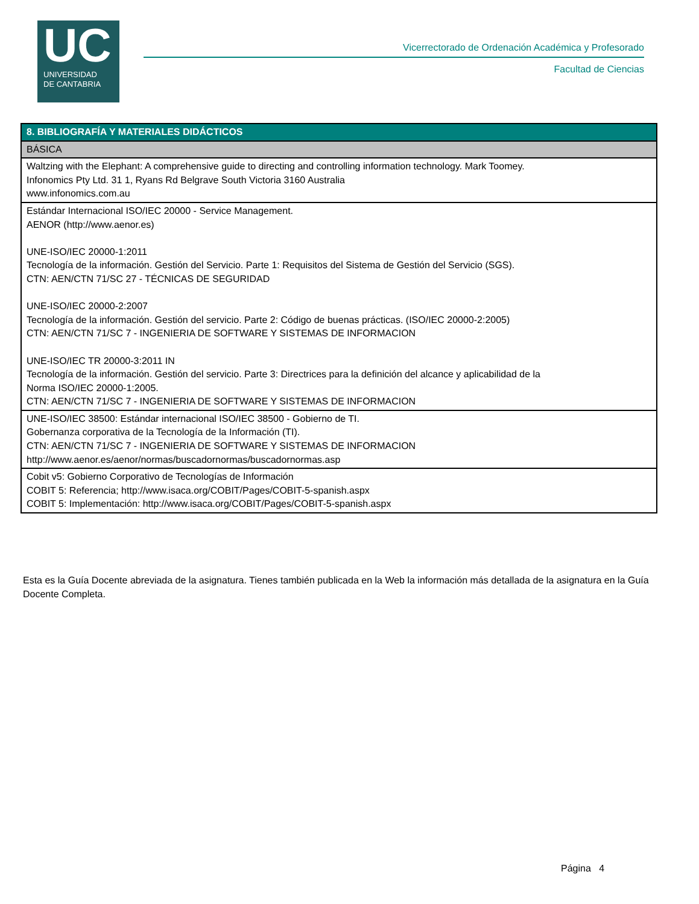UC
UNIVERSIDAD
DE CANTABRIA
Vicerrectorado de Ordenación Académica y Profesorado
Facultad de Ciencias
| 8. BIBLIOGRAFÍA Y MATERIALES DIDÁCTICOS |
| --- |
| BÁSICA |
| Waltzing with the Elephant: A comprehensive guide to directing and controlling information technology. Mark Toomey. Infonomics Pty Ltd. 31 1, Ryans Rd Belgrave South Victoria 3160 Australia www.infonomics.com.au |
| Estándar Internacional ISO/IEC 20000 - Service Management. AENOR (http://www.aenor.es) UNE-ISO/IEC 20000-1:2011 Tecnología de la información. Gestión del Servicio. Parte 1: Requisitos del Sistema de Gestión del Servicio (SGS). CTN: AEN/CTN 71/SC 27 - TÉCNICAS DE SEGURIDAD UNE-ISO/IEC 20000-2:2007 Tecnología de la información. Gestión del servicio. Parte 2: Código de buenas prácticas. (ISO/IEC 20000-2:2005) CTN: AEN/CTN 71/SC 7 - INGENIERIA DE SOFTWARE Y SISTEMAS DE INFORMACION UNE-ISO/IEC TR 20000-3:2011 IN Tecnología de la información. Gestión del servicio. Parte 3: Directrices para la definición del alcance y aplicabilidad de la Norma ISO/IEC 20000-1:2005. CTN: AEN/CTN 71/SC 7 - INGENIERIA DE SOFTWARE Y SISTEMAS DE INFORMACION |
| UNE-ISO/IEC 38500: Estándar internacional ISO/IEC 38500 - Gobierno de TI. Gobernanza corporativa de la Tecnología de la Información (TI). CTN: AEN/CTN 71/SC 7 - INGENIERIA DE SOFTWARE Y SISTEMAS DE INFORMACION http://www.aenor.es/aenor/normas/buscadornormas/buscadornormas.asp |
| Cobit v5: Gobierno Corporativo de Tecnologías de Información COBIT 5: Referencia; http://www.isaca.org/COBIT/Pages/COBIT-5-spanish.aspx COBIT 5: Implementación: http://www.isaca.org/COBIT/Pages/COBIT-5-spanish.aspx |
Esta es la Guía Docente abreviada de la asignatura. Tienes también publicada en la Web la información más detallada de la asignatura en la Guía Docente Completa.
Página 4